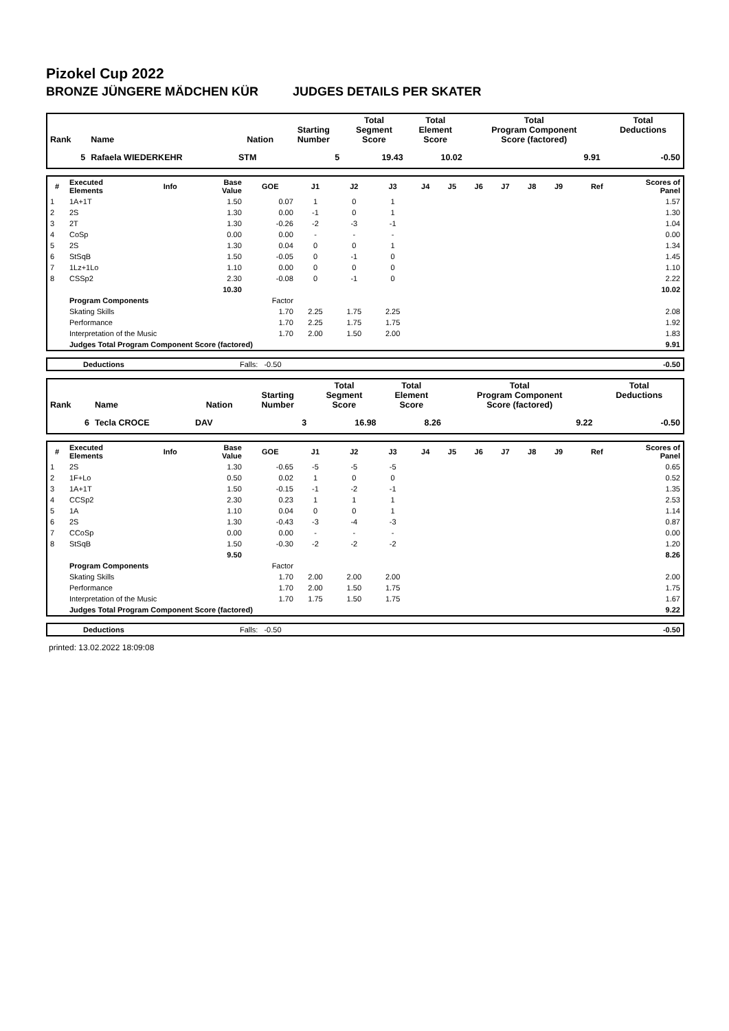Pizokel Cup 2022
BRONZE JÜNGERE MÄDCHEN KÜR JUDGES DETAILS PER SKATER
| Rank | Name | Nation | Starting Number | Total Segment Score | Total Element Score | Total Program Component Score (factored) | Total Deductions |
| --- | --- | --- | --- | --- | --- | --- | --- |
| 5 | Rafaela WIEDERKEHR | STM | 5 | 19.43 | 10.02 | 9.91 | -0.50 |
| # | Executed Elements | Info | Base Value | GOE | J1 | J2 | J3 | J4 | J5 | J6 | J7 | J8 | J9 | Ref | Scores of Panel |
| --- | --- | --- | --- | --- | --- | --- | --- | --- | --- | --- | --- | --- | --- | --- | --- |
| 1 | 1A+1T | | 1.50 | 0.07 | 1 | 0 | 1 | | | | | | | | 1.57 |
| 2 | 2S | | 1.30 | 0.00 | -1 | 0 | 1 | | | | | | | | 1.30 |
| 3 | 2T | | 1.30 | -0.26 | -2 | -3 | -1 | | | | | | | | 1.04 |
| 4 | CoSp | | 0.00 | 0.00 | - | - | - | | | | | | | | 0.00 |
| 5 | 2S | | 1.30 | 0.04 | 0 | 0 | 1 | | | | | | | | 1.34 |
| 6 | StSqB | | 1.50 | -0.05 | 0 | -1 | 0 | | | | | | | | 1.45 |
| 7 | 1Lz+1Lo | | 1.10 | 0.00 | 0 | 0 | 0 | | | | | | | | 1.10 |
| 8 | CSSp2 | | 2.30 | -0.08 | 0 | -1 | 0 | | | | | | | | 2.22 |
| | | | 10.30 | | | | | | | | | | | | 10.02 |
| | Program Components | | | Factor | | | | | | | | | | | |
| | Skating Skills | | | 1.70 | 2.25 | 1.75 | 2.25 | | | | | | | | 2.08 |
| | Performance | | | 1.70 | 2.25 | 1.75 | 1.75 | | | | | | | | 1.92 |
| | Interpretation of the Music | | | 1.70 | 2.00 | 1.50 | 2.00 | | | | | | | | 1.83 |
| | Judges Total Program Component Score (factored) | | | | | | | | | | | | | | 9.91 |
| | Deductions | Falls: -0.50 | -0.50 |
| Rank | Name | Nation | Starting Number | Total Segment Score | Total Element Score | Total Program Component Score (factored) | Total Deductions |
| --- | --- | --- | --- | --- | --- | --- | --- |
| 6 | Tecla CROCE | DAV | 3 | 16.98 | 8.26 | 9.22 | -0.50 |
| # | Executed Elements | Info | Base Value | GOE | J1 | J2 | J3 | J4 | J5 | J6 | J7 | J8 | J9 | Ref | Scores of Panel |
| --- | --- | --- | --- | --- | --- | --- | --- | --- | --- | --- | --- | --- | --- | --- | --- |
| 1 | 2S | | 1.30 | -0.65 | -5 | -5 | -5 | | | | | | | | 0.65 |
| 2 | 1F+Lo | | 0.50 | 0.02 | 1 | 0 | 0 | | | | | | | | 0.52 |
| 3 | 1A+1T | | 1.50 | -0.15 | -1 | -2 | -1 | | | | | | | | 1.35 |
| 4 | CCSp2 | | 2.30 | 0.23 | 1 | 1 | 1 | | | | | | | | 2.53 |
| 5 | 1A | | 1.10 | 0.04 | 0 | 0 | 1 | | | | | | | | 1.14 |
| 6 | 2S | | 1.30 | -0.43 | -3 | -4 | -3 | | | | | | | | 0.87 |
| 7 | CCoSp | | 0.00 | 0.00 | - | - | - | | | | | | | | 0.00 |
| 8 | StSqB | | 1.50 | -0.30 | -2 | -2 | -2 | | | | | | | | 1.20 |
| | | | 9.50 | | | | | | | | | | | | 8.26 |
| | Program Components | | | Factor | | | | | | | | | | | |
| | Skating Skills | | | 1.70 | 2.00 | 2.00 | 2.00 | | | | | | | | 2.00 |
| | Performance | | | 1.70 | 2.00 | 1.50 | 1.75 | | | | | | | | 1.75 |
| | Interpretation of the Music | | | 1.70 | 1.75 | 1.50 | 1.75 | | | | | | | | 1.67 |
| | Judges Total Program Component Score (factored) | | | | | | | | | | | | | | 9.22 |
| | Deductions | Falls: -0.50 | -0.50 |
printed: 13.02.2022 18:09:08